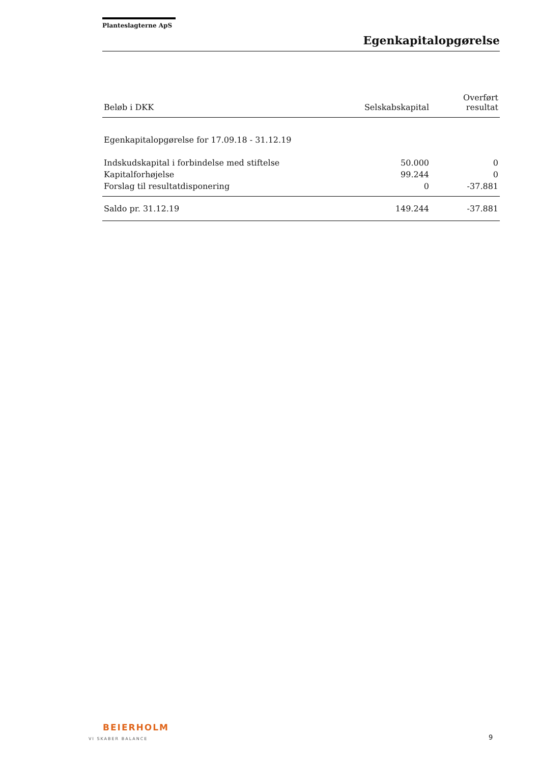Planteslagterne ApS
Egenkapitalopgørelse
| Beløb i DKK | Selskabskapital | Overført resultat |
| --- | --- | --- |
| Egenkapitalopgørelse for 17.09.18 - 31.12.19 | | |
| Indskudskapital i forbindelse med stiftelse | 50.000 | 0 |
| Kapitalforhøjelse | 99.244 | 0 |
| Forslag til resultatdisponering | 0 | -37.881 |
| Saldo pr. 31.12.19 | 149.244 | -37.881 |
BEIERHOLM
VI SKABER BALANCE
9